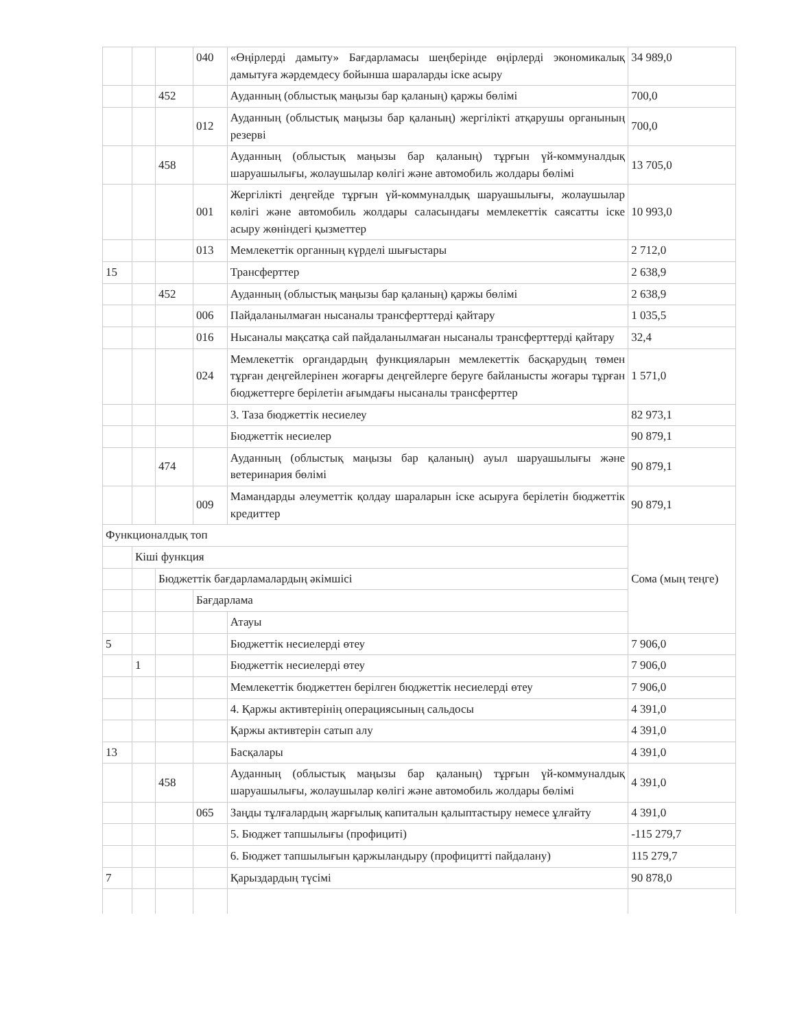| | | | 040 | «Өңірлерді дамыту» Бағдарламасы шеңберінде өңірлерді экономикалық дамытуға жәрдемдесу бойынша шараларды іске асыру | 34 989,0 |
| | | 452 | | Ауданның (облыстық маңызы бар қаланың) қаржы бөлімі | 700,0 |
| | | | 012 | Ауданның (облыстық маңызы бар қаланың) жергілікті атқарушы органының резерві | 700,0 |
| | | 458 | | Ауданның (облыстық маңызы бар қаланың) тұрғын үй-коммуналдық шаруашылығы, жолаушылар көлігі және автомобиль жолдары бөлімі | 13 705,0 |
| | | | 001 | Жергілікті деңгейде тұрғын үй-коммуналдық шаруашылығы, жолаушылар көлігі және автомобиль жолдары саласындағы мемлекеттік саясатты іске асыру жөніндегі қызметтер | 10 993,0 |
| | | | 013 | Мемлекеттік органның күрделі шығыстары | 2 712,0 |
| 15 | | | | Трансферттер | 2 638,9 |
| | | 452 | | Ауданның (облыстық маңызы бар қаланың) қаржы бөлімі | 2 638,9 |
| | | | 006 | Пайдаланылмаған нысаналы трансферттерді қайтару | 1 035,5 |
| | | | 016 | Нысаналы мақсатқа сай пайдаланылмаған нысаналы трансферттерді қайтару | 32,4 |
| | | | 024 | Мемлекеттік органдардың функцияларын мемлекеттік басқарудың төмен тұрған деңгейлерінен жоғарғы деңгейлерге беруге байланысты жоғары тұрған бюджеттерге берілетін ағымдағы нысаналы трансферттер | 1 571,0 |
| | | | | 3. Таза бюджеттік несиелеу | 82 973,1 |
| | | | | Бюджеттік несиелер | 90 879,1 |
| | | 474 | | Ауданның (облыстық маңызы бар қаланың) ауыл шаруашылығы және ветеринария бөлімі | 90 879,1 |
| | | | 009 | Мамандарды әлеуметтік қолдау шараларын іске асыруға берілетін бюджеттік кредиттер | 90 879,1 |
| Функционалдық топ | | | | | Сома (мың теңге) |
| | Кіші функция | | | | |
| | | Бюджеттік бағдарламалардың әкімшісі | | | |
| | | | Бағдарлама | | |
| | | | | Атауы | |
| 5 | | | | Бюджеттік несиелерді өтеу | 7 906,0 |
| | 1 | | | Бюджеттік несиелерді өтеу | 7 906,0 |
| | | | | Мемлекеттік бюджеттен берілген бюджеттік несиелерді өтеу | 7 906,0 |
| | | | | 4. Қаржы активтерінің операциясының сальдосы | 4 391,0 |
| | | | | Қаржы активтерін сатып алу | 4 391,0 |
| 13 | | | | Басқалары | 4 391,0 |
| | | 458 | | Ауданның (облыстық маңызы бар қаланың) тұрғын үй-коммуналдық шаруашылығы, жолаушылар көлігі және автомобиль жолдары бөлімі | 4 391,0 |
| | | | 065 | Заңды тұлғалардың жарғылық капиталын қалыптастыру немесе ұлғайту | 4 391,0 |
| | | | | 5. Бюджет тапшылығы (профициті) | -115 279,7 |
| | | | | 6. Бюджет тапшылығын қаржыландыру (профицитті пайдалану) | 115 279,7 |
| 7 | | | | Қарыздардың түсімі | 90 878,0 |